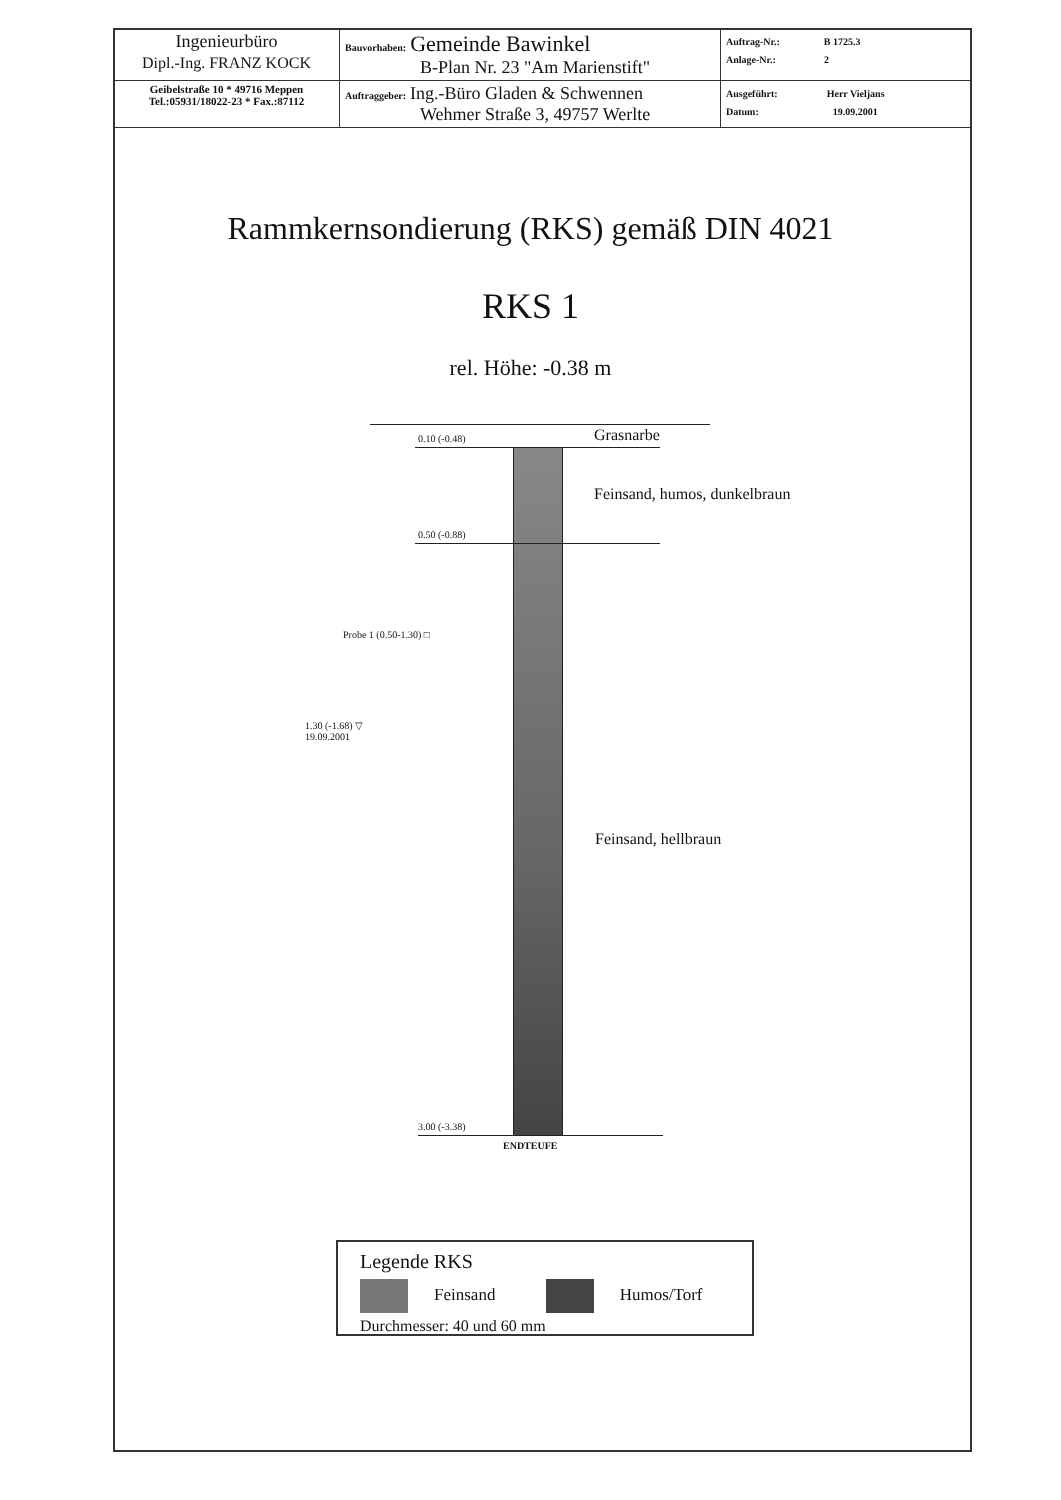| Ingenieurbüro Dipl.-Ing. FRANZ KOCK | Bauvorhaben: Gemeinde Bawinkel B-Plan Nr. 23 "Am Marienstift" | Auftrag-Nr.: B 1725.3 Anlage-Nr.: 2 |
| Geibelstraße 10 * 49716 Meppen Tel.:05931/18022-23 * Fax.:87112 | Auftraggeber: Ing.-Büro Gladen & Schwennen Wehmer Straße 3, 49757 Werlte | Ausgeführt: Herr Vieljans Datum: 19.09.2001 |
Rammkernsondierung (RKS) gemäß DIN 4021
RKS 1
rel. Höhe: -0.38 m
0.10 (-0.48) Grasnarbe
Feinsand, humos, dunkelbraun
0.50 (-0.88)
Probe 1 (0.50-1.30) □
1.30 (-1.68) ▽
19.09.2001
Feinsand, hellbraun
3.00 (-3.38)
ENDTEUFE
Legende RKS
Feinsand Humos/Torf
Durchmesser: 40 und 60 mm